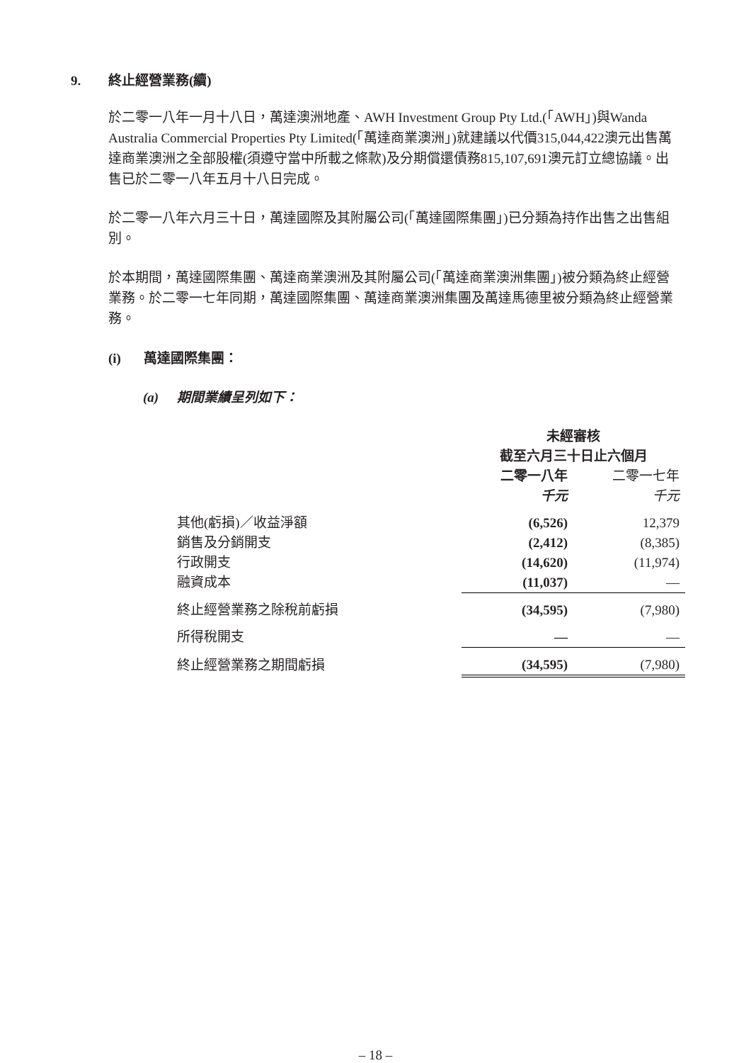9. 終止經營業務(續)
於二零一八年一月十八日，萬達澳洲地產、AWH Investment Group Pty Ltd.(「AWH」)與Wanda Australia Commercial Properties Pty Limited(「萬達商業澳洲」)就建議以代價315,044,422澳元出售萬達商業澳洲之全部股權(須遵守當中所載之條款)及分期償還債務815,107,691澳元訂立總協議。出售已於二零一八年五月十八日完成。
於二零一八年六月三十日，萬達國際及其附屬公司(「萬達國際集團」)已分類為持作出售之出售組別。
於本期間，萬達國際集團、萬達商業澳洲及其附屬公司(「萬達商業澳洲集團」)被分類為終止經營業務。於二零一七年同期，萬達國際集團、萬達商業澳洲集團及萬達馬德里被分類為終止經營業務。
(i) 萬達國際集團：
(a) 期間業績呈列如下：
| | 未經審核 截至六月三十日止六個月 | |
| | 二零一八年 千元 | 二零一七年 千元 |
| 其他(虧損)／收益淨額 | (6,526) | 12,379 |
| 銷售及分銷開支 | (2,412) | (8,385) |
| 行政開支 | (14,620) | (11,974) |
| 融資成本 | (11,037) | — |
| 終止經營業務之除稅前虧損 | (34,595) | (7,980) |
| 所得稅開支 | — | — |
| 終止經營業務之期間虧損 | (34,595) | (7,980) |
– 18 –